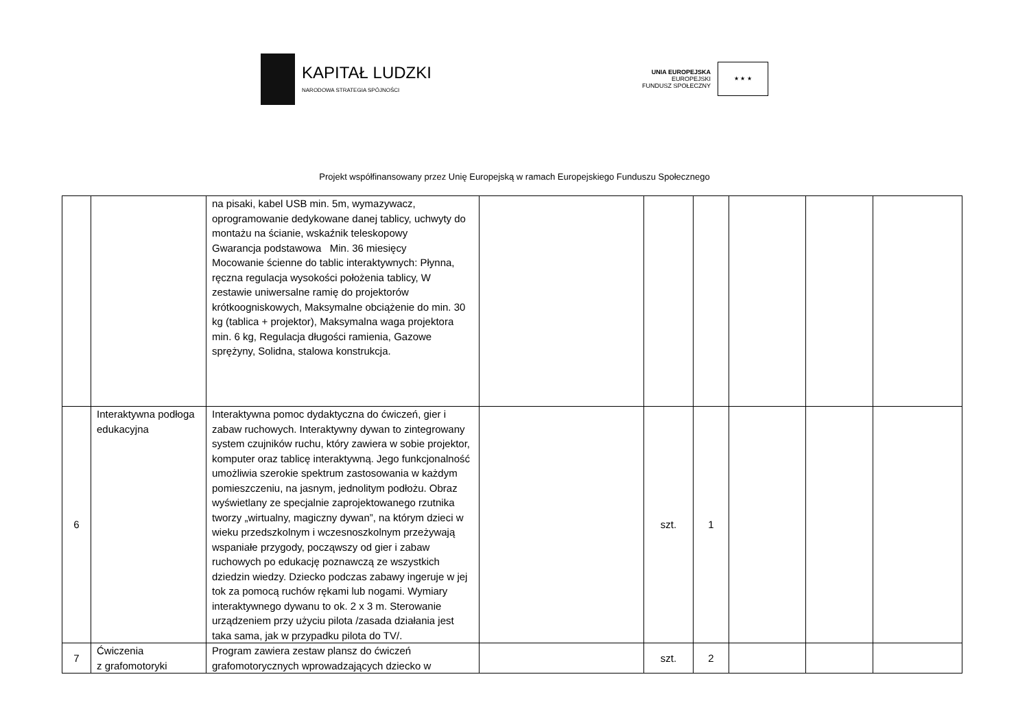KAPITAŁ LUDZKI
NARODOWA STRATEGIA SPÓJNOŚCI
UNIA EUROPEJSKA
EUROPEJSKI
FUNDUSZ SPOŁECZNY
★ ★ ★
Projekt współfinansowany przez Unię Europejską w ramach Europejskiego Funduszu Społecznego
| | | na pisaki, kabel USB min. 5m, wymazywacz, oprogramowanie dedykowane danej tablicy, uchwyty do montażu na ścianie, wskaźnik teleskopowy Gwarancja podstawowa Min. 36 miesięcy Mocowanie ścienne do tablic interaktywnych: Płynna, ręczna regulacja wysokości położenia tablicy, W zestawie uniwersalne ramię do projektorów krótkoogniskowych, Maksymalne obciążenie do min. 30 kg (tablica + projektor), Maksymalna waga projektora min. 6 kg, Regulacja długości ramienia, Gazowe sprężyny, Solidna, stalowa konstrukcja. | | | | | | |
| 6 | Interaktywna podłoga edukacyjna | Interaktywna pomoc dydaktyczna do ćwiczeń, gier i zabaw ruchowych. Interaktywny dywan to zintegrowany system czujników ruchu, który zawiera w sobie projektor, komputer oraz tablicę interaktywną. Jego funkcjonalność umożliwia szerokie spektrum zastosowania w każdym pomieszczeniu, na jasnym, jednolitym podłożu. Obraz wyświetlany ze specjalnie zaprojektowanego rzutnika tworzy „wirtualny, magiczny dywan”, na którym dzieci w wieku przedszkolnym i wczesnoszkolnym przeżywają wspaniałe przygody, począwszy od gier i zabaw ruchowych po edukację poznawczą ze wszystkich dziedzin wiedzy. Dziecko podczas zabawy ingeruje w jej tok za pomocą ruchów rękami lub nogami. Wymiary interaktywnego dywanu to ok. 2 x 3 m. Sterowanie urządzeniem przy użyciu pilota /zasada działania jest taka sama, jak w przypadku pilota do TV/. | | szt. | 1 | | | |
| 7 | Ćwiczenia z grafomotoryki | Program zawiera zestaw plansz do ćwiczeń grafomotorycznych wprowadzających dziecko w | | szt. | 2 | | | |